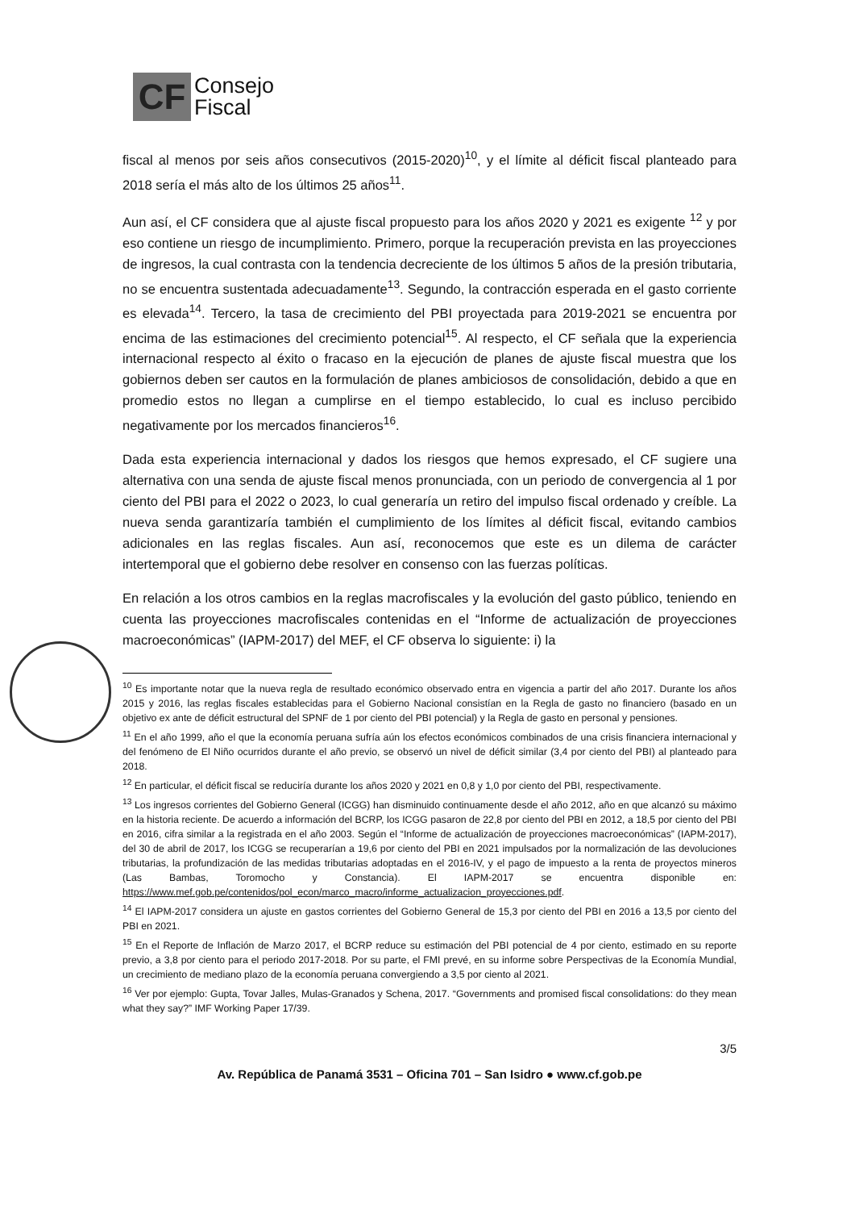CF
Consejo
Fiscal
fiscal al menos por seis años consecutivos (2015-2020)<sup>10</sup>, y el límite al déficit fiscal planteado para 2018 sería el más alto de los últimos 25 años<sup>11</sup>.
Aun así, el CF considera que al ajuste fiscal propuesto para los años 2020 y 2021 es exigente <sup>12</sup> y por eso contiene un riesgo de incumplimiento. Primero, porque la recuperación prevista en las proyecciones de ingresos, la cual contrasta con la tendencia decreciente de los últimos 5 años de la presión tributaria, no se encuentra sustentada adecuadamente<sup>13</sup>. Segundo, la contracción esperada en el gasto corriente es elevada<sup>14</sup>. Tercero, la tasa de crecimiento del PBI proyectada para 2019-2021 se encuentra por encima de las estimaciones del crecimiento potencial<sup>15</sup>. Al respecto, el CF señala que la experiencia internacional respecto al éxito o fracaso en la ejecución de planes de ajuste fiscal muestra que los gobiernos deben ser cautos en la formulación de planes ambiciosos de consolidación, debido a que en promedio estos no llegan a cumplirse en el tiempo establecido, lo cual es incluso percibido negativamente por los mercados financieros<sup>16</sup>.
Dada esta experiencia internacional y dados los riesgos que hemos expresado, el CF sugiere una alternativa con una senda de ajuste fiscal menos pronunciada, con un periodo de convergencia al 1 por ciento del PBI para el 2022 o 2023, lo cual generaría un retiro del impulso fiscal ordenado y creíble. La nueva senda garantizaría también el cumplimiento de los límites al déficit fiscal, evitando cambios adicionales en las reglas fiscales. Aun así, reconocemos que este es un dilema de carácter intertemporal que el gobierno debe resolver en consenso con las fuerzas políticas.
En relación a los otros cambios en la reglas macrofiscales y la evolución del gasto público, teniendo en cuenta las proyecciones macrofiscales contenidas en el “Informe de actualización de proyecciones macroeconómicas” (IAPM-2017) del MEF, el CF observa lo siguiente: i) la
<sup>10</sup> Es importante notar que la nueva regla de resultado económico observado entra en vigencia a partir del año 2017. Durante los años 2015 y 2016, las reglas fiscales establecidas para el Gobierno Nacional consistían en la Regla de gasto no financiero (basado en un objetivo ex ante de déficit estructural del SPNF de 1 por ciento del PBI potencial) y la Regla de gasto en personal y pensiones.
<sup>11</sup> En el año 1999, año el que la economía peruana sufría aún los efectos económicos combinados de una crisis financiera internacional y del fenómeno de El Niño ocurridos durante el año previo, se observó un nivel de déficit similar (3,4 por ciento del PBI) al planteado para 2018.
<sup>12</sup> En particular, el déficit fiscal se reduciría durante los años 2020 y 2021 en 0,8 y 1,0 por ciento del PBI, respectivamente.
<sup>13</sup> Los ingresos corrientes del Gobierno General (ICGG) han disminuido continuamente desde el año 2012, año en que alcanzó su máximo en la historia reciente. De acuerdo a información del BCRP, los ICGG pasaron de 22,8 por ciento del PBI en 2012, a 18,5 por ciento del PBI en 2016, cifra similar a la registrada en el año 2003. Según el “Informe de actualización de proyecciones macroeconómicas” (IAPM-2017), del 30 de abril de 2017, los ICGG se recuperarían a 19,6 por ciento del PBI en 2021 impulsados por la normalización de las devoluciones tributarias, la profundización de las medidas tributarias adoptadas en el 2016-IV, y el pago de impuesto a la renta de proyectos mineros (Las Bambas, Toromocho y Constancia). El IAPM-2017 se encuentra disponible en: https://www.mef.gob.pe/contenidos/pol_econ/marco_macro/informe_actualizacion_proyecciones.pdf.
<sup>14</sup> El IAPM-2017 considera un ajuste en gastos corrientes del Gobierno General de 15,3 por ciento del PBI en 2016 a 13,5 por ciento del PBI en 2021.
<sup>15</sup> En el Reporte de Inflación de Marzo 2017, el BCRP reduce su estimación del PBI potencial de 4 por ciento, estimado en su reporte previo, a 3,8 por ciento para el periodo 2017-2018. Por su parte, el FMI prevé, en su informe sobre Perspectivas de la Economía Mundial, un crecimiento de mediano plazo de la economía peruana convergiendo a 3,5 por ciento al 2021.
<sup>16</sup> Ver por ejemplo: Gupta, Tovar Jalles, Mulas-Granados y Schena, 2017. “Governments and promised fiscal consolidations: do they mean what they say?” IMF Working Paper 17/39.
3/5
Av. República de Panamá 3531 – Oficina 701 – San Isidro ● www.cf.gob.pe